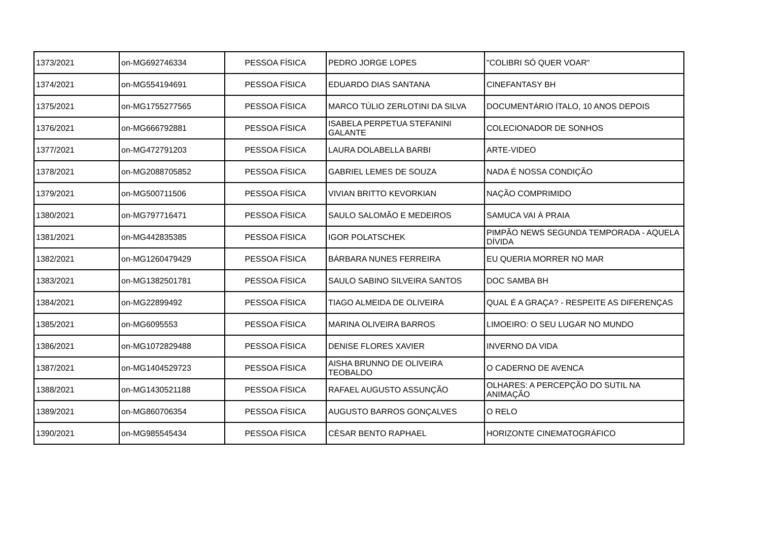| 1373/2021 | on-MG692746334 | PESSOA FÍSICA | PEDRO JORGE LOPES | "COLIBRI SÓ QUER VOAR" |
| 1374/2021 | on-MG554194691 | PESSOA FÍSICA | EDUARDO DIAS SANTANA | CINEFANTASY BH |
| 1375/2021 | on-MG1755277565 | PESSOA FÍSICA | MARCO TÚLIO ZERLOTINI DA SILVA | DOCUMENTÁRIO ÍTALO, 10 ANOS DEPOIS |
| 1376/2021 | on-MG666792881 | PESSOA FÍSICA | ISABELA PERPETUA STEFANINI GALANTE | COLECIONADOR DE SONHOS |
| 1377/2021 | on-MG472791203 | PESSOA FÍSICA | LAURA DOLABELLA BARBI | ARTE-VIDEO |
| 1378/2021 | on-MG2088705852 | PESSOA FÍSICA | GABRIEL LEMES DE SOUZA | NADA É NOSSA CONDIÇÃO |
| 1379/2021 | on-MG500711506 | PESSOA FÍSICA | VIVIAN BRITTO KEVORKIAN | NAÇÃO COMPRIMIDO |
| 1380/2021 | on-MG797716471 | PESSOA FÍSICA | SAULO SALOMÃO E MEDEIROS | SAMUCA VAI À PRAIA |
| 1381/2021 | on-MG442835385 | PESSOA FÍSICA | IGOR POLATSCHEK | PIMPÃO NEWS SEGUNDA TEMPORADA - AQUELA DÍVIDA |
| 1382/2021 | on-MG1260479429 | PESSOA FÍSICA | BÁRBARA NUNES FERREIRA | EU QUERIA MORRER NO MAR |
| 1383/2021 | on-MG1382501781 | PESSOA FÍSICA | SAULO SABINO SILVEIRA SANTOS | DOC SAMBA BH |
| 1384/2021 | on-MG22899492 | PESSOA FÍSICA | TIAGO ALMEIDA DE OLIVEIRA | QUAL É A GRAÇA? - RESPEITE AS DIFERENÇAS |
| 1385/2021 | on-MG6095553 | PESSOA FÍSICA | MARINA OLIVEIRA BARROS | LIMOEIRO: O SEU LUGAR NO MUNDO |
| 1386/2021 | on-MG1072829488 | PESSOA FÍSICA | DENISE FLORES XAVIER | INVERNO DA VIDA |
| 1387/2021 | on-MG1404529723 | PESSOA FÍSICA | AISHA BRUNNO DE OLIVEIRA TEOBALDO | O CADERNO DE AVENCA |
| 1388/2021 | on-MG1430521188 | PESSOA FÍSICA | RAFAEL AUGUSTO ASSUNÇÃO | OLHARES: A PERCEPÇÃO DO SUTIL NA ANIMAÇÃO |
| 1389/2021 | on-MG860706354 | PESSOA FÍSICA | AUGUSTO BARROS GONÇALVES | O RELO |
| 1390/2021 | on-MG985545434 | PESSOA FÍSICA | CÉSAR BENTO RAPHAEL | HORIZONTE CINEMATOGRÁFICO |